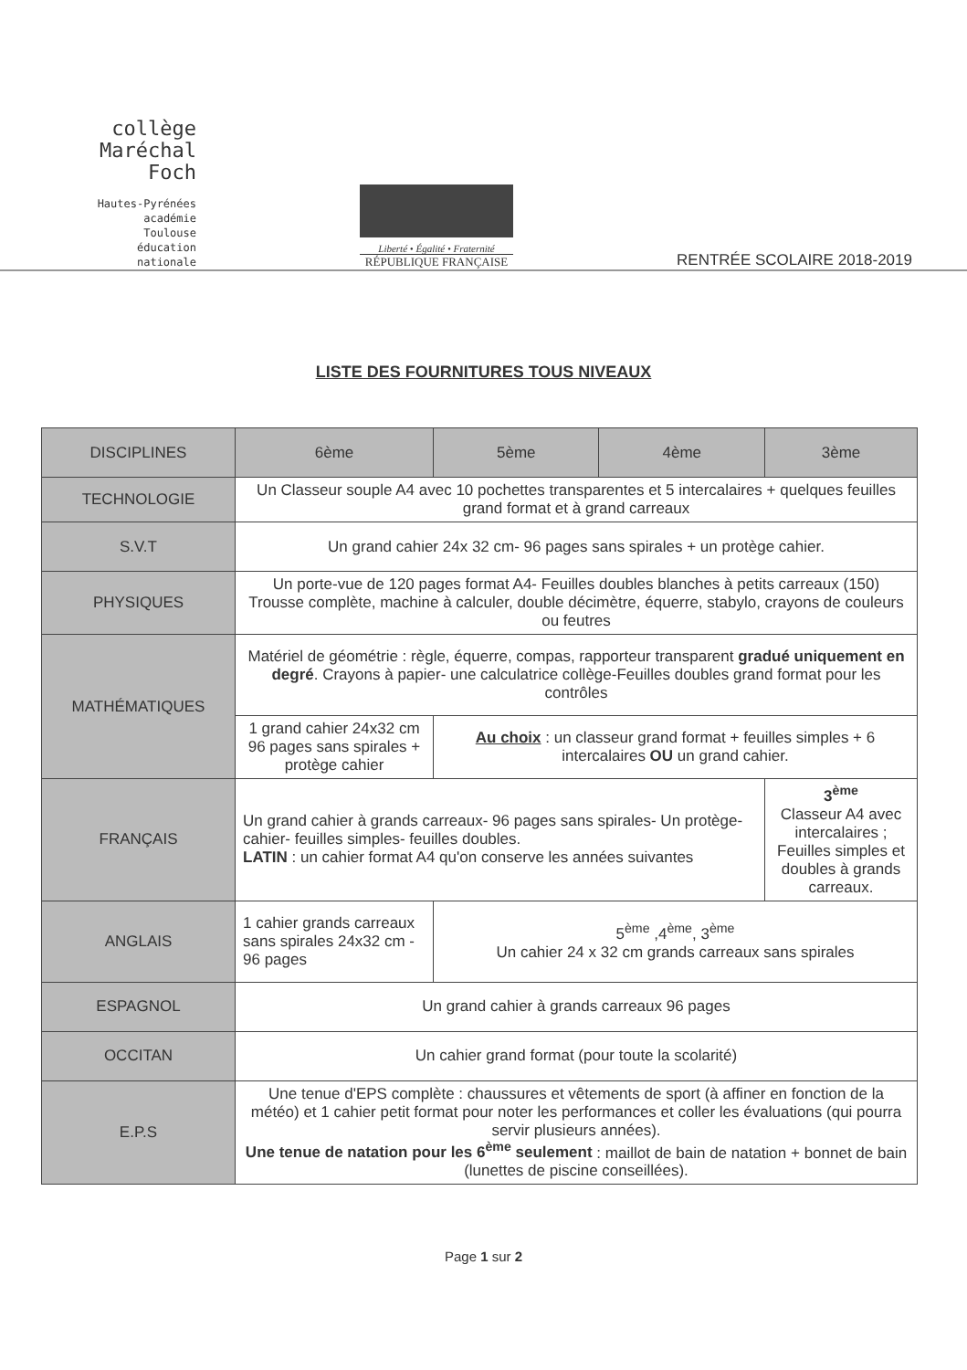collège
Maréchal Foch
Hautes-Pyrénées
académie
Toulouse
éducation
nationale
Liberté • Égalité • Fraternité
RÉPUBLIQUE FRANÇAISE
RENTRÉE SCOLAIRE 2018-2019
LISTE DES FOURNITURES TOUS NIVEAUX
| DISCIPLINES | 6ème | 5ème | 4ème | 3ème |
| --- | --- | --- | --- | --- |
| TECHNOLOGIE | Un Classeur souple A4 avec 10 pochettes transparentes et 5 intercalaires + quelques feuilles grand format et à grand carreaux | | | |
| S.V.T | Un grand cahier 24x 32 cm- 96 pages sans spirales + un protège cahier. | | | |
| PHYSIQUES | Un porte-vue de 120 pages format A4- Feuilles doubles blanches à petits carreaux (150) Trousse complète, machine à calculer, double décimètre, équerre, stabylo, crayons de couleurs ou feutres | | | |
| MATHÉMATIQUES | Matériel de géométrie : règle, équerre, compas, rapporteur transparent gradué uniquement en degré . Crayons à papier- une calculatrice collège-Feuilles doubles grand format pour les contrôles | | | |
| | 1 grand cahier 24x32 cm 96 pages sans spirales + protège cahier | Au choix : un classeur grand format + feuilles simples + 6 intercalaires OU un grand cahier. | | |
| FRANÇAIS | Un grand cahier à grands carreaux- 96 pages sans spirales- Un protège-cahier- feuilles simples- feuilles doubles. LATIN : un cahier format A4 qu'on conserve les années suivantes | | | 3<sup>ème</sup> Classeur A4 avec intercalaires ; Feuilles simples et doubles à grands carreaux. |
| ANGLAIS | 1 cahier grands carreaux sans spirales 24x32 cm - 96 pages | 5<sup>ème</sup> ,4<sup>ème</sup>, 3<sup>ème</sup> Un cahier 24 x 32 cm grands carreaux sans spirales | | |
| ESPAGNOL | Un grand cahier à grands carreaux 96 pages | | | |
| OCCITAN | Un cahier grand format (pour toute la scolarité) | | | |
| E.P.S | Une tenue d'EPS complète : chaussures et vêtements de sport (à affiner en fonction de la météo) et 1 cahier petit format pour noter les performances et coller les évaluations (qui pourra servir plusieurs années). Une tenue de natation pour les 6<sup>ème</sup> seulement : maillot de bain de natation + bonnet de bain (lunettes de piscine conseillées). | | | |
Page 1 sur 2